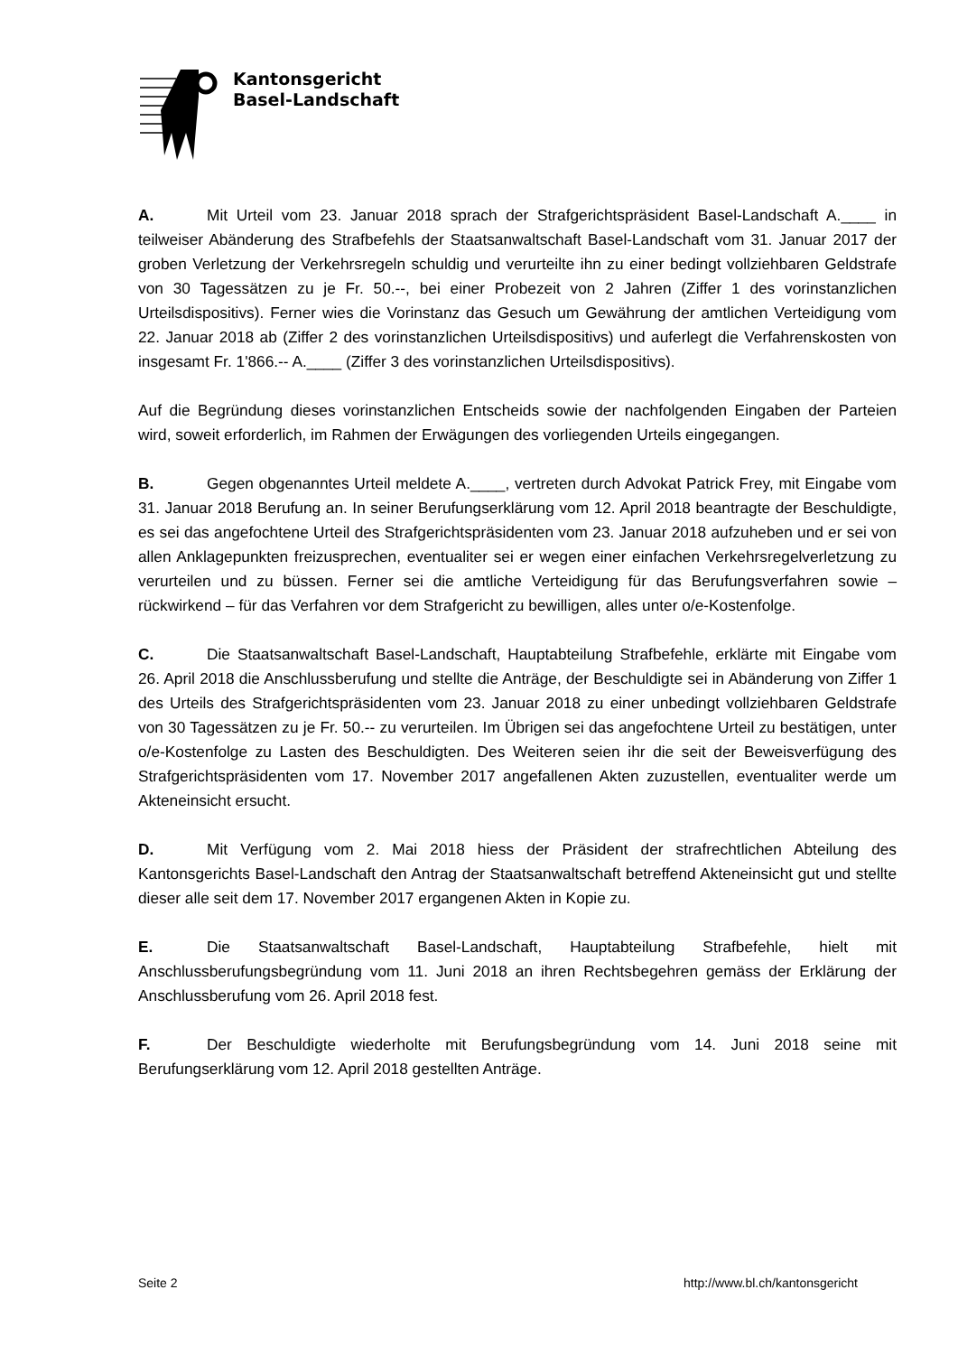Kantonsgericht
Basel-Landschaft
A. Mit Urteil vom 23. Januar 2018 sprach der Strafgerichtspräsident Basel-Landschaft A.____ in teilweiser Abänderung des Strafbefehls der Staatsanwaltschaft Basel-Landschaft vom 31. Januar 2017 der groben Verletzung der Verkehrsregeln schuldig und verurteilte ihn zu einer bedingt vollziehbaren Geldstrafe von 30 Tagessätzen zu je Fr. 50.--, bei einer Probezeit von 2 Jahren (Ziffer 1 des vorinstanzlichen Urteilsdispositivs). Ferner wies die Vorinstanz das Gesuch um Gewährung der amtlichen Verteidigung vom 22. Januar 2018 ab (Ziffer 2 des vorinstanzlichen Urteilsdispositivs) und auferlegt die Verfahrenskosten von insgesamt Fr. 1'866.-- A.____ (Ziffer 3 des vorinstanzlichen Urteilsdispositivs).
Auf die Begründung dieses vorinstanzlichen Entscheids sowie der nachfolgenden Eingaben der Parteien wird, soweit erforderlich, im Rahmen der Erwägungen des vorliegenden Urteils eingegangen.
B. Gegen obgenanntes Urteil meldete A.____, vertreten durch Advokat Patrick Frey, mit Eingabe vom 31. Januar 2018 Berufung an. In seiner Berufungserklärung vom 12. April 2018 beantragte der Beschuldigte, es sei das angefochtene Urteil des Strafgerichtspräsidenten vom 23. Januar 2018 aufzuheben und er sei von allen Anklagepunkten freizusprechen, eventualiter sei er wegen einer einfachen Verkehrsregelverletzung zu verurteilen und zu büssen. Ferner sei die amtliche Verteidigung für das Berufungsverfahren sowie – rückwirkend – für das Verfahren vor dem Strafgericht zu bewilligen, alles unter o/e-Kostenfolge.
C. Die Staatsanwaltschaft Basel-Landschaft, Hauptabteilung Strafbefehle, erklärte mit Eingabe vom 26. April 2018 die Anschlussberufung und stellte die Anträge, der Beschuldigte sei in Abänderung von Ziffer 1 des Urteils des Strafgerichtspräsidenten vom 23. Januar 2018 zu einer unbedingt vollziehbaren Geldstrafe von 30 Tagessätzen zu je Fr. 50.-- zu verurteilen. Im Übrigen sei das angefochtene Urteil zu bestätigen, unter o/e-Kostenfolge zu Lasten des Beschuldigten. Des Weiteren seien ihr die seit der Beweisverfügung des Strafgerichtspräsidenten vom 17. November 2017 angefallenen Akten zuzustellen, eventualiter werde um Akteneinsicht ersucht.
D. Mit Verfügung vom 2. Mai 2018 hiess der Präsident der strafrechtlichen Abteilung des Kantonsgerichts Basel-Landschaft den Antrag der Staatsanwaltschaft betreffend Akteneinsicht gut und stellte dieser alle seit dem 17. November 2017 ergangenen Akten in Kopie zu.
E. Die Staatsanwaltschaft Basel-Landschaft, Hauptabteilung Strafbefehle, hielt mit Anschlussberufungsbegründung vom 11. Juni 2018 an ihren Rechtsbegehren gemäss der Erklärung der Anschlussberufung vom 26. April 2018 fest.
F. Der Beschuldigte wiederholte mit Berufungsbegründung vom 14. Juni 2018 seine mit Berufungserklärung vom 12. April 2018 gestellten Anträge.
Seite 2 http://www.bl.ch/kantonsgericht